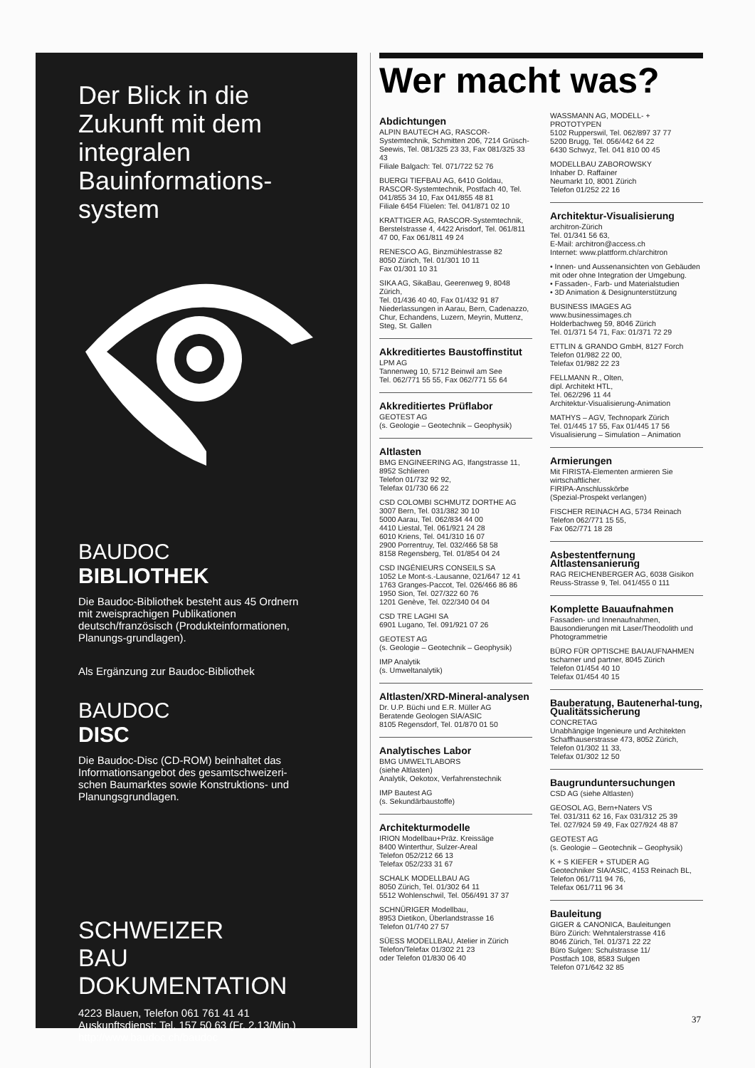Der Blick in die Zukunft mit dem integralen Bauinformations-system
BAUDOC
BIBLIOTHEK
Die Baudoc-Bibliothek besteht aus 45 Ordnern mit zweisprachigen Publikationen deutsch/französisch (Produkteinformationen, Planungs-grundlagen).
Als Ergänzung zur Baudoc-Bibliothek
BAUDOC
DISC
Die Baudoc-Disc (CD-ROM) beinhaltet das Informationsangebot des gesamtschweizeri-schen Baumarktes sowie Konstruktions- und Planungsgrundlagen.
SCHWEIZER
BAU
DOKUMENTATION
4223 Blauen, Telefon 061 761 41 41
Auskunftsdienst: Tel. 157 50 63 (Fr. 2.13/Min.)
http://www.baudoc.ch/baudoc
Wer macht was?
Abdichtungen
ALPIN BAUTECH AG, RASCOR-Systemtechnik, Schmitten 206, 7214 Grüsch-Seewis, Tel. 081/325 23 33, Fax 081/325 33 43
Filiale Balgach: Tel. 071/722 52 76
BUERGI TIEFBAU AG, 6410 Goldau, RASCOR-Systemtechnik, Postfach 40, Tel. 041/855 34 10, Fax 041/855 48 81
Filiale 6454 Flüelen: Tel. 041/871 02 10
KRATTIGER AG, RASCOR-Systemtechnik, Berstelstrasse 4, 4422 Arisdorf, Tel. 061/811 47 00, Fax 061/811 49 24
RENESCO AG, Binzmühlestrasse 82
8050 Zürich, Tel. 01/301 10 11
Fax 01/301 10 31
SIKA AG, SikaBau, Geerenweg 9, 8048 Zürich,
Tel. 01/436 40 40, Fax 01/432 91 87
Niederlassungen in Aarau, Bern, Cadenazzo, Chur, Echandens, Luzern, Meyrin, Muttenz, Steg, St. Gallen
Akkreditiertes Baustoffinstitut
LPM AG
Tannenweg 10, 5712 Beinwil am See
Tel. 062/771 55 55, Fax 062/771 55 64
Akkreditiertes Prüflabor
GEOTEST AG
(s. Geologie – Geotechnik – Geophysik)
Altlasten
BMG ENGINEERING AG, Ifangstrasse 11, 8952 Schlieren
Telefon 01/732 92 92,
Telefax 01/730 66 22
CSD COLOMBI SCHMUTZ DORTHE AG
3007 Bern, Tel. 031/382 30 10
5000 Aarau, Tel. 062/834 44 00
4410 Liestal, Tel. 061/921 24 28
6010 Kriens, Tel. 041/310 16 07
2900 Porrentruy, Tel. 032/466 58 58
8158 Regensberg, Tel. 01/854 04 24
CSD INGÉNIEURS CONSEILS SA
1052 Le Mont-s.-Lausanne, 021/647 12 41
1763 Granges-Paccot, Tel. 026/466 86 86
1950 Sion, Tel. 027/322 60 76
1201 Genève, Tel. 022/340 04 04
CSD TRE LAGHI SA
6901 Lugano, Tel. 091/921 07 26
GEOTEST AG
(s. Geologie – Geotechnik – Geophysik)
IMP Analytik
(s. Umweltanalytik)
Altlasten/XRD-Mineral-analysen
Dr. U.P. Büchi und E.R. Müller AG
Beratende Geologen SIA/ASIC
8105 Regensdorf, Tel. 01/870 01 50
Analytisches Labor
BMG UMWELTLABORS
(siehe Altlasten)
Analytik, Oekotox, Verfahrenstechnik
IMP Bautest AG
(s. Sekundärbaustoffe)
Architekturmodelle
IRION Modellbau+Präz. Kreissäge
8400 Winterthur, Sulzer-Areal
Telefon 052/212 66 13
Telefax 052/233 31 67
SCHALK MODELLBAU AG
8050 Zürich, Tel. 01/302 64 11
5512 Wohlenschwil, Tel. 056/491 37 37
SCHNÜRIGER Modellbau,
8953 Dietikon, Überlandstrasse 16
Telefon 01/740 27 57
SÜESS MODELLBAU, Atelier in Zürich
Telefon/Telefax 01/302 21 23
oder Telefon 01/830 06 40
WASSMANN AG, MODELL- + PROTOTYPEN
5102 Rupperswil, Tel. 062/897 37 77
5200 Brugg, Tel. 056/442 64 22
6430 Schwyz, Tel. 041 810 00 45
MODELLBAU ZABOROWSKY
Inhaber D. Raffainer
Neumarkt 10, 8001 Zürich
Telefon 01/252 22 16
Architektur-Visualisierung
architron-Zürich
Tel. 01/341 56 63,
E-Mail: architron@access.ch
Internet: www.plattform.ch/architron
• Innen- und Aussenansichten von Gebäuden mit oder ohne Integration der Umgebung.
• Fassaden-, Farb- und Materialstudien
• 3D Animation & Designunterstützung
BUSINESS IMAGES AG
www.businessimages.ch
Holderbachweg 59, 8046 Zürich
Tel. 01/371 54 71, Fax: 01/371 72 29
ETTLIN & GRANDO GmbH, 8127 Forch
Telefon 01/982 22 00,
Telefax 01/982 22 23
FELLMANN R., Olten,
dipl. Architekt HTL,
Tel. 062/296 11 44
Architektur-Visualisierung-Animation
MATHYS – AGV, Technopark Zürich
Tel. 01/445 17 55, Fax 01/445 17 56
Visualisierung – Simulation – Animation
Armierungen
Mit FIRISTA-Elementen armieren Sie wirtschaftlicher.
FIRIPA-Anschlusskörbe
(Spezial-Prospekt verlangen)
FISCHER REINACH AG, 5734 Reinach
Telefon 062/771 15 55,
Fax 062/771 18 28
Asbestentfernung Altlastensanierung
RAG REICHENBERGER AG, 6038 Gisikon
Reuss-Strasse 9, Tel. 041/455 0 111
Komplette Bauaufnahmen
Fassaden- und Innenaufnahmen, Bausondierungen mit Laser/Theodolith und Photogrammetrie
BÜRO FÜR OPTISCHE BAUAUFNAHMEN
tscharner und partner, 8045 Zürich
Telefon 01/454 40 10
Telefax 01/454 40 15
Bauberatung, Bautenerhal-tung, Qualitätssicherung
CONCRETAG
Unabhängige Ingenieure und Architekten
Schaffhauserstrasse 473, 8052 Zürich,
Telefon 01/302 11 33,
Telefax 01/302 12 50
Baugrunduntersuchungen
CSD AG (siehe Altlasten)
GEOSOL AG, Bern+Naters VS
Tel. 031/311 62 16, Fax 031/312 25 39
Tel. 027/924 59 49, Fax 027/924 48 87
GEOTEST AG
(s. Geologie – Geotechnik – Geophysik)
K + S KIEFER + STUDER AG
Geotechniker SIA/ASIC, 4153 Reinach BL,
Telefon 061/711 94 76,
Telefax 061/711 96 34
Bauleitung
GIGER & CANONICA, Bauleitungen
Büro Zürich: Wehntalerstrasse 416
8046 Zürich, Tel. 01/371 22 22
Büro Sulgen: Schulstrasse 11/
Postfach 108, 8583 Sulgen
Telefon 071/642 32 85
37